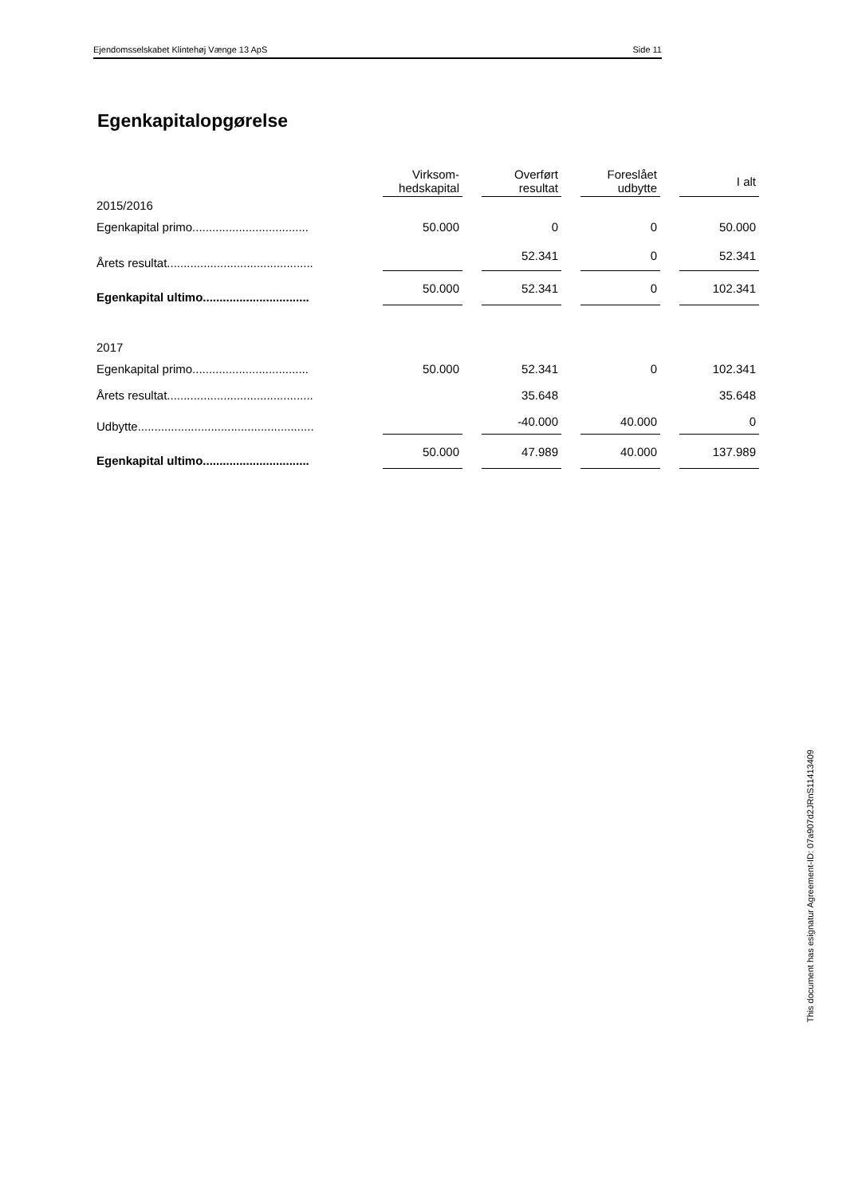Ejendomsselskabet Klintehøj Vænge 13 ApS Side 11
Egenkapitalopgørelse
| | Virksom- hedskapital | | Overført resultat | | Foreslået udbytte | | I alt |
| 2015/2016 | | | | | | | |
| Egenkapital primo................................... | 50.000 | | 0 | | 0 | | 50.000 |
| Årets resultat............................................ | | | 52.341 | | 0 | | 52.341 |
| Egenkapital ultimo................................ | 50.000 | | 52.341 | | 0 | | 102.341 |
| 2017 | | | | | | | |
| Egenkapital primo................................... | 50.000 | | 52.341 | | 0 | | 102.341 |
| Årets resultat............................................ | | | 35.648 | | | | 35.648 |
| Udbytte..................................................... | | | -40.000 | | 40.000 | | 0 |
| Egenkapital ultimo................................ | 50.000 | | 47.989 | | 40.000 | | 137.989 |
This document has esignatur Agreement-ID: 07a907d2JRnS11413409